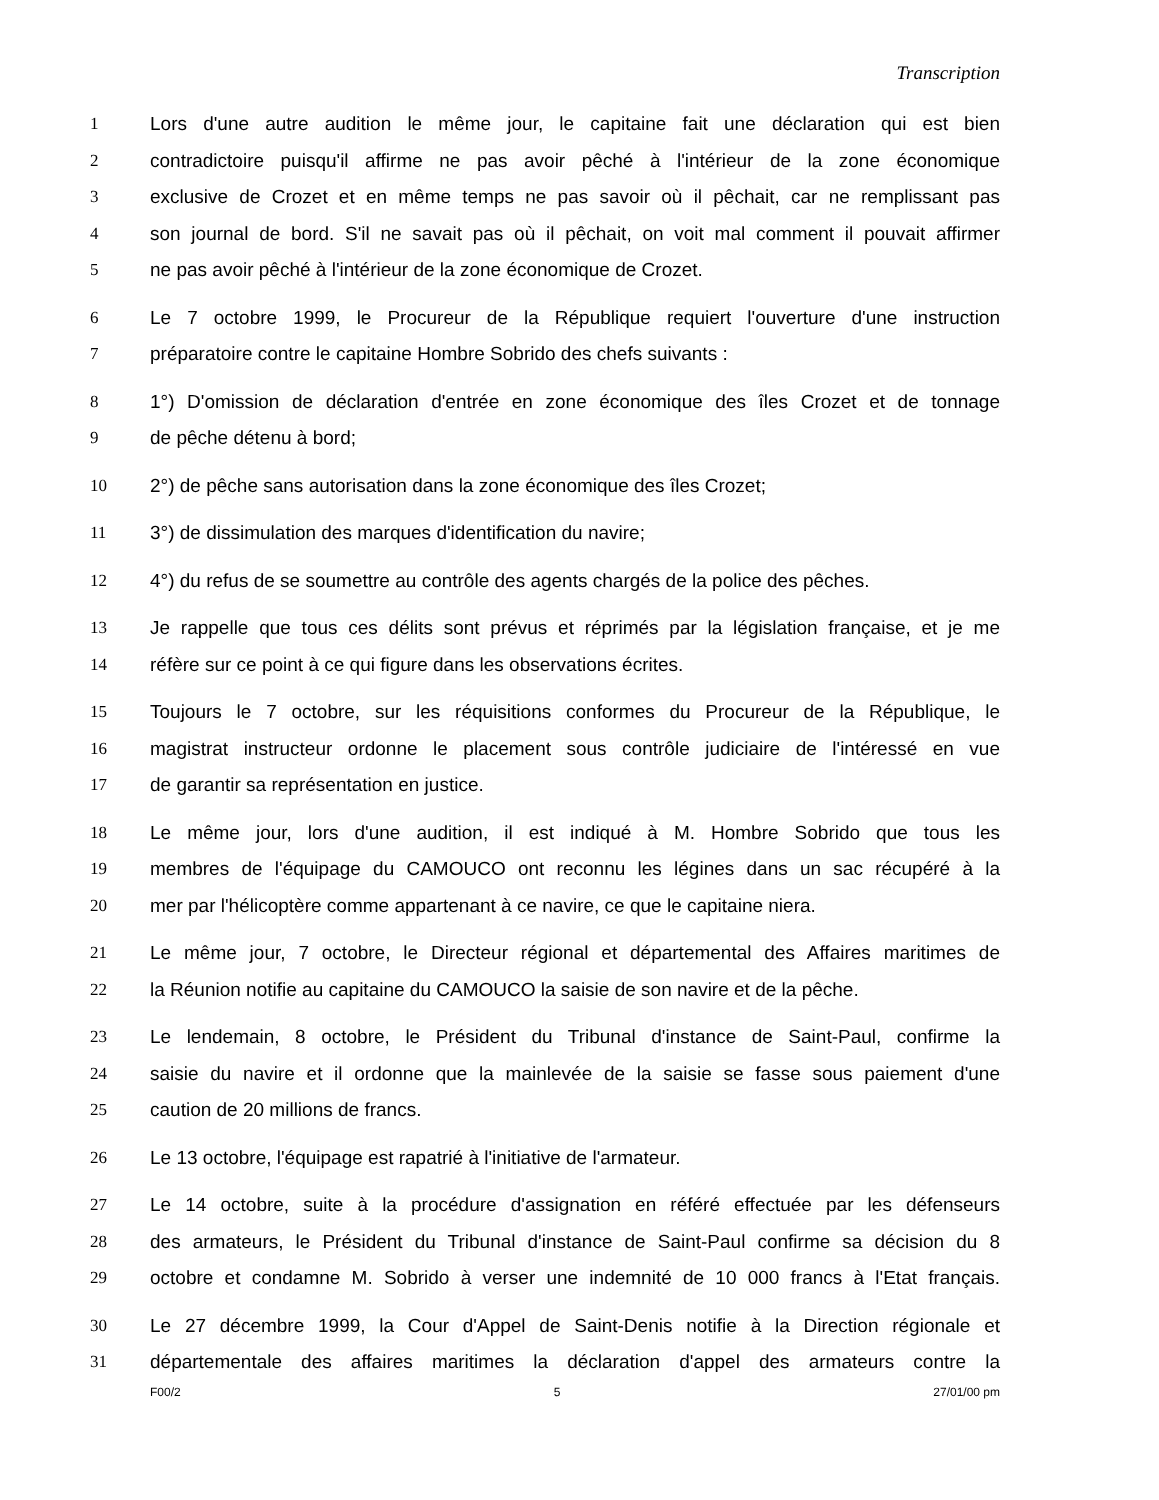Transcription
1 Lors d'une autre audition le même jour, le capitaine fait une déclaration qui est bien
2 contradictoire puisqu'il affirme ne pas avoir pêché à l'intérieur de la zone économique
3 exclusive de Crozet et en même temps ne pas savoir où il pêchait, car ne remplissant pas
4 son journal de bord. S'il ne savait pas où il pêchait, on voit mal comment il pouvait affirmer
5 ne pas avoir pêché à l'intérieur de la zone économique de Crozet.
6 Le 7 octobre 1999, le Procureur de la République requiert l'ouverture d'une instruction
7 préparatoire contre le capitaine Hombre Sobrido des chefs suivants :
8 1°) D'omission de déclaration d'entrée en zone économique des îles Crozet et de tonnage
9 de pêche détenu à bord;
10 2°) de pêche sans autorisation dans la zone économique des îles Crozet;
11 3°) de dissimulation des marques d'identification du navire;
12 4°) du refus de se soumettre au contrôle des agents chargés de la police des pêches.
13 Je rappelle que tous ces délits sont prévus et réprimés par la législation française, et je me
14 réfère sur ce point à ce qui figure dans les observations écrites.
15 Toujours le 7 octobre, sur les réquisitions conformes du Procureur de la République, le
16 magistrat instructeur ordonne le placement sous contrôle judiciaire de l'intéressé en vue
17 de garantir sa représentation en justice.
18 Le même jour, lors d'une audition, il est indiqué à M. Hombre Sobrido que tous les
19 membres de l'équipage du CAMOUCO ont reconnu les légines dans un sac récupéré à la
20 mer par l'hélicoptère comme appartenant à ce navire, ce que le capitaine niera.
21 Le même jour, 7 octobre, le Directeur régional et départemental des Affaires maritimes de
22 la Réunion notifie au capitaine du CAMOUCO la saisie de son navire et de la pêche.
23 Le lendemain, 8 octobre, le Président du Tribunal d'instance de Saint-Paul, confirme la
24 saisie du navire et il ordonne que la mainlevée de la saisie se fasse sous paiement d'une
25 caution de 20 millions de francs.
26 Le 13 octobre, l'équipage est rapatrié à l'initiative de l'armateur.
27 Le 14 octobre, suite à la procédure d'assignation en référé effectuée par les défenseurs
28 des armateurs, le Président du Tribunal d'instance de Saint-Paul confirme sa décision du 8
29 octobre et condamne M. Sobrido à verser une indemnité de 10 000 francs à l'Etat français.
30 Le 27 décembre 1999, la Cour d'Appel de Saint-Denis notifie à la Direction régionale et
31 départementale des affaires maritimes la déclaration d'appel des armateurs contre la
F00/2 5 27/01/00 pm